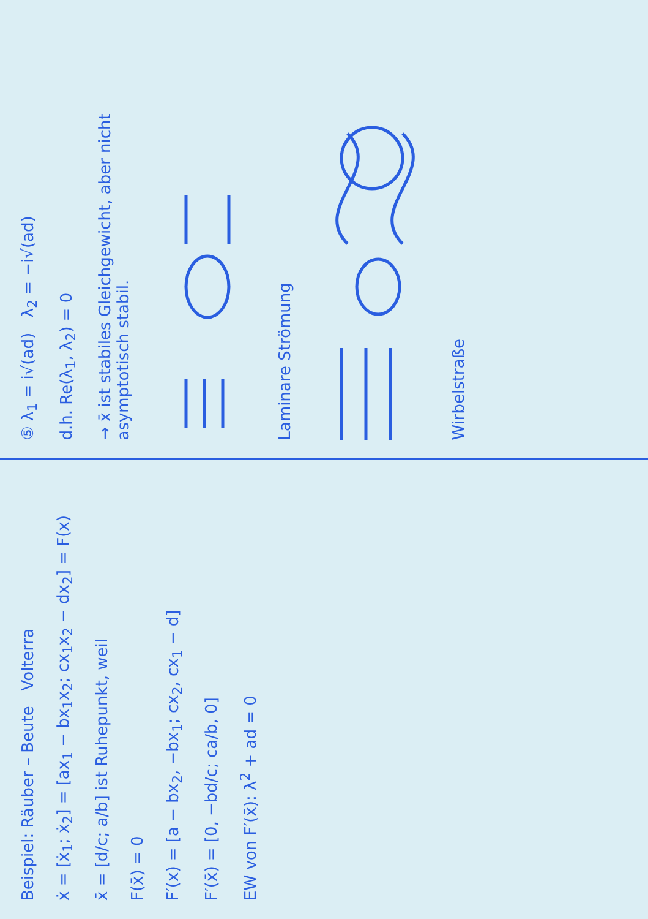Beispiel: Räuber – Beute Volterra
ẋ = [ẋ<sub>1</sub>; ẋ<sub>2</sub>] = [ax<sub>1</sub> − bx<sub>1</sub>x<sub>2</sub>; cx<sub>1</sub>x<sub>2</sub> − dx<sub>2</sub>] = F(x)
x̄ = [d/c; a/b] ist Ruhepunkt, weil
F(x̄) = 0
F′(x) = [a − bx<sub>2</sub>, −bx<sub>1</sub>; cx<sub>2</sub>, cx<sub>1</sub> − d]
F′(x̄) = [0, −bd/c; ca/b, 0]
EW von F′(x̄): λ<sup>2</sup> + ad = 0
⑤ λ<sub>1</sub> = i√(ad) λ<sub>2</sub> = −i√(ad)
d.h. Re(λ<sub>1</sub>, λ<sub>2</sub>) = 0
→ x̄ ist stabiles Gleichgewicht, aber nicht asymptotisch stabil.
Laminare Strömung
Wirbelstraße